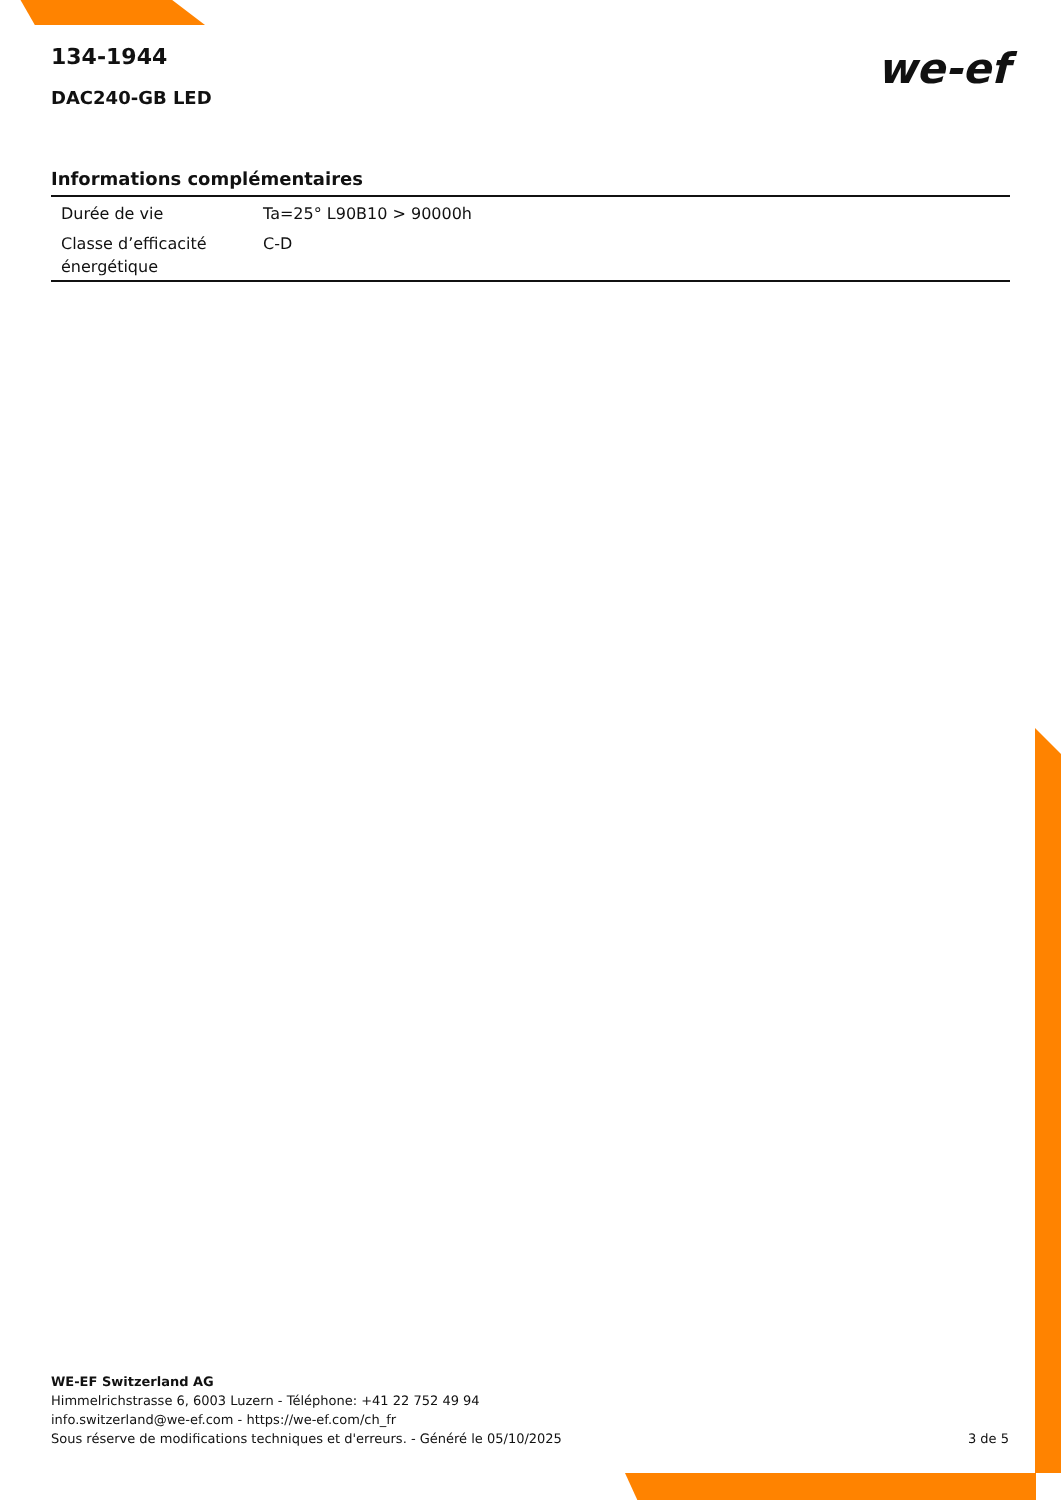134-1944
DAC240-GB LED
we-ef
Informations complémentaires
| Durée de vie | Ta=25° L90B10 > 90000h |
| Classe d’efficacité énergétique | C-D |
WE-EF Switzerland AG
Himmelrichstrasse 6, 6003 Luzern - Téléphone: +41 22 752 49 94
info.switzerland@we-ef.com - https://we-ef.com/ch_fr
Sous réserve de modifications techniques et d'erreurs. - Généré le 05/10/2025 3 de 5